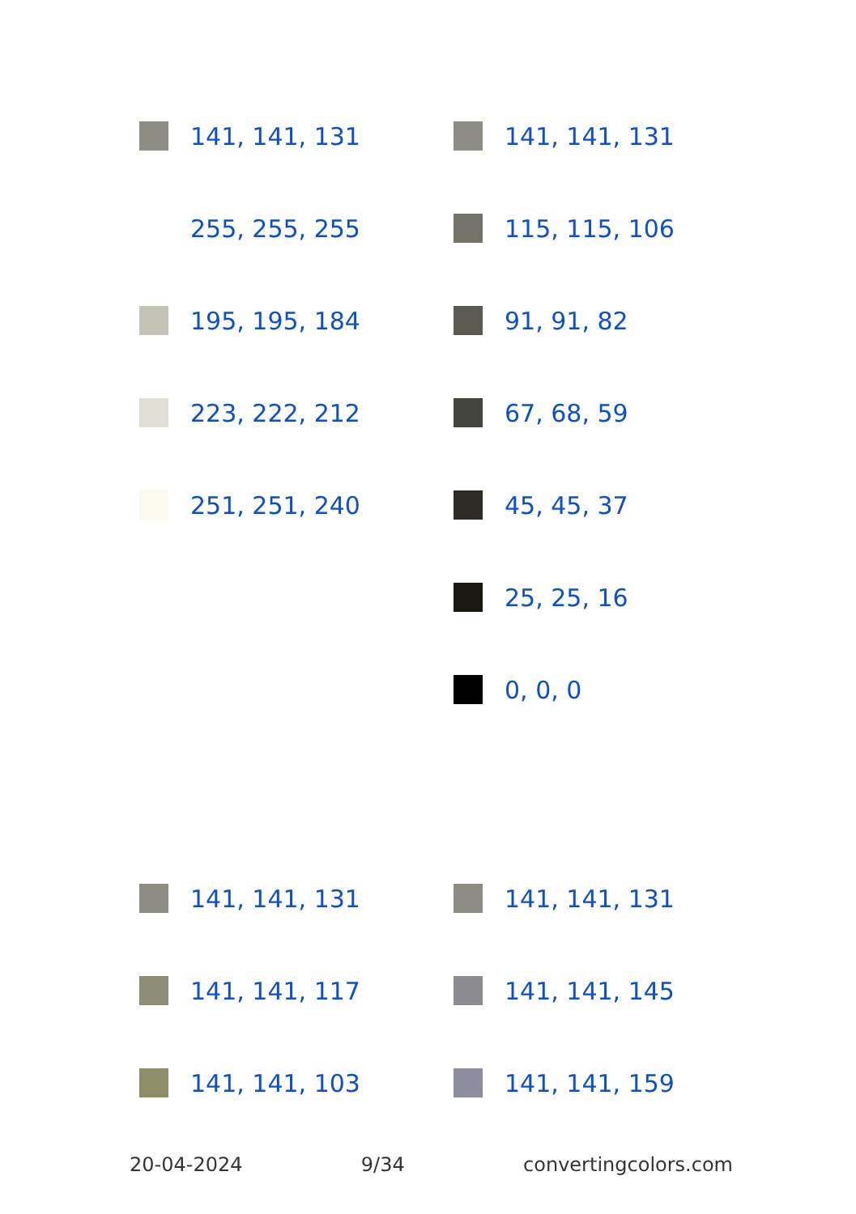141, 141, 131
255, 255, 255
195, 195, 184
223, 222, 212
251, 251, 240
141, 141, 131
115, 115, 106
91, 91, 82
67, 68, 59
45, 45, 37
25, 25, 16
0, 0, 0
141, 141, 131
141, 141, 117
141, 141, 103
141, 141, 131
141, 141, 145
141, 141, 159
20-04-2024 9/34 convertingcolors.com